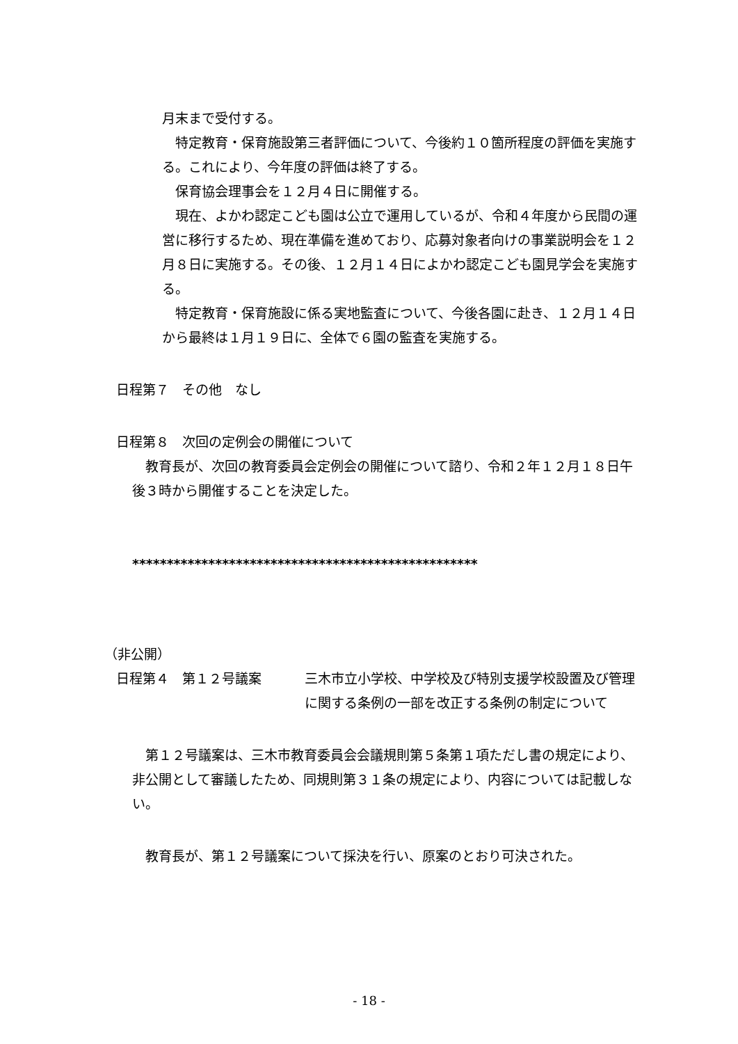月末まで受付する。
　特定教育・保育施設第三者評価について、今後約１０箇所程度の評価を実施する。これにより、今年度の評価は終了する。
　保育協会理事会を１２月４日に開催する。
　現在、よかわ認定こども園は公立で運用しているが、令和４年度から民間の運営に移行するため、現在準備を進めており、応募対象者向けの事業説明会を１２月８日に実施する。その後、１２月１４日によかわ認定こども園見学会を実施する。
　特定教育・保育施設に係る実地監査について、今後各園に赴き、１２月１４日から最終は１月１９日に、全体で６園の監査を実施する。
日程第７　その他　なし
日程第８　次回の定例会の開催について
　教育長が、次回の教育委員会定例会の開催について諮り、令和２年１２月１８日午後３時から開催することを決定した。
**************************************************
（非公開）
日程第４　第１２号議案 三木市立小学校、中学校及び特別支援学校設置及び管理に関する条例の一部を改正する条例の制定について
　第１２号議案は、三木市教育委員会会議規則第５条第１項ただし書の規定により、非公開として審議したため、同規則第３１条の規定により、内容については記載しない。
　教育長が、第１２号議案について採決を行い、原案のとおり可決された。
- 18 -